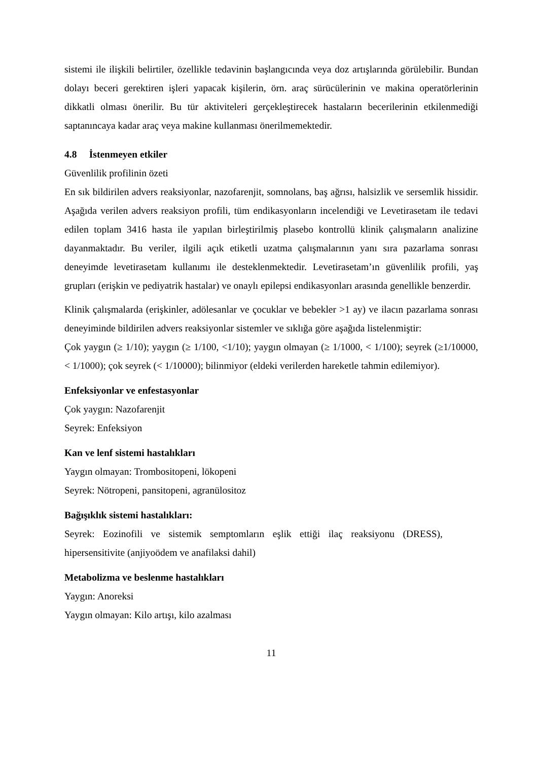sistemi ile ilişkili belirtiler, özellikle tedavinin başlangıcında veya doz artışlarında görülebilir. Bundan dolayı beceri gerektiren işleri yapacak kişilerin, örn. araç sürücülerinin ve makina operatörlerinin dikkatli olması önerilir. Bu tür aktiviteleri gerçekleştirecek hastaların becerilerinin etkilenmediği saptanıncaya kadar araç veya makine kullanması önerilmemektedir.
4.8 İstenmeyen etkiler
Güvenlilik profilinin özeti
En sık bildirilen advers reaksiyonlar, nazofarenjit, somnolans, baş ağrısı, halsizlik ve sersemlik hissidir. Aşağıda verilen advers reaksiyon profili, tüm endikasyonların incelendiği ve Levetirasetam ile tedavi edilen toplam 3416 hasta ile yapılan birleştirilmiş plasebo kontrollü klinik çalışmaların analizine dayanmaktadır. Bu veriler, ilgili açık etiketli uzatma çalışmalarının yanı sıra pazarlama sonrası deneyimde levetirasetam kullanımı ile desteklenmektedir. Levetirasetam’ın güvenlilik profili, yaş grupları (erişkin ve pediyatrik hastalar) ve onaylı epilepsi endikasyonları arasında genellikle benzerdir.
Klinik çalışmalarda (erişkinler, adölesanlar ve çocuklar ve bebekler >1 ay) ve ilacın pazarlama sonrası deneyiminde bildirilen advers reaksiyonlar sistemler ve sıklığa göre aşağıda listelenmiştir:
Çok yaygın (≥ 1/10); yaygın (≥ 1/100, <1/10); yaygın olmayan (≥ 1/1000, < 1/100); seyrek (≥1/10000, < 1/1000); çok seyrek (< 1/10000); bilinmiyor (eldeki verilerden hareketle tahmin edilemiyor).
Enfeksiyonlar ve enfestasyonlar
Çok yaygın: Nazofarenjit
Seyrek: Enfeksiyon
Kan ve lenf sistemi hastalıkları
Yaygın olmayan: Trombositopeni, lökopeni
Seyrek: Nötropeni, pansitopeni, agranülositoz
Bağışıklık sistemi hastalıkları:
Seyrek: Eozinofili ve sistemik semptomların eşlik ettiği ilaç reaksiyonu (DRESS), hipersensitivite (anjiyoödem ve anafilaksi dahil)
Metabolizma ve beslenme hastalıkları
Yaygın: Anoreksi
Yaygın olmayan: Kilo artışı, kilo azalması
11